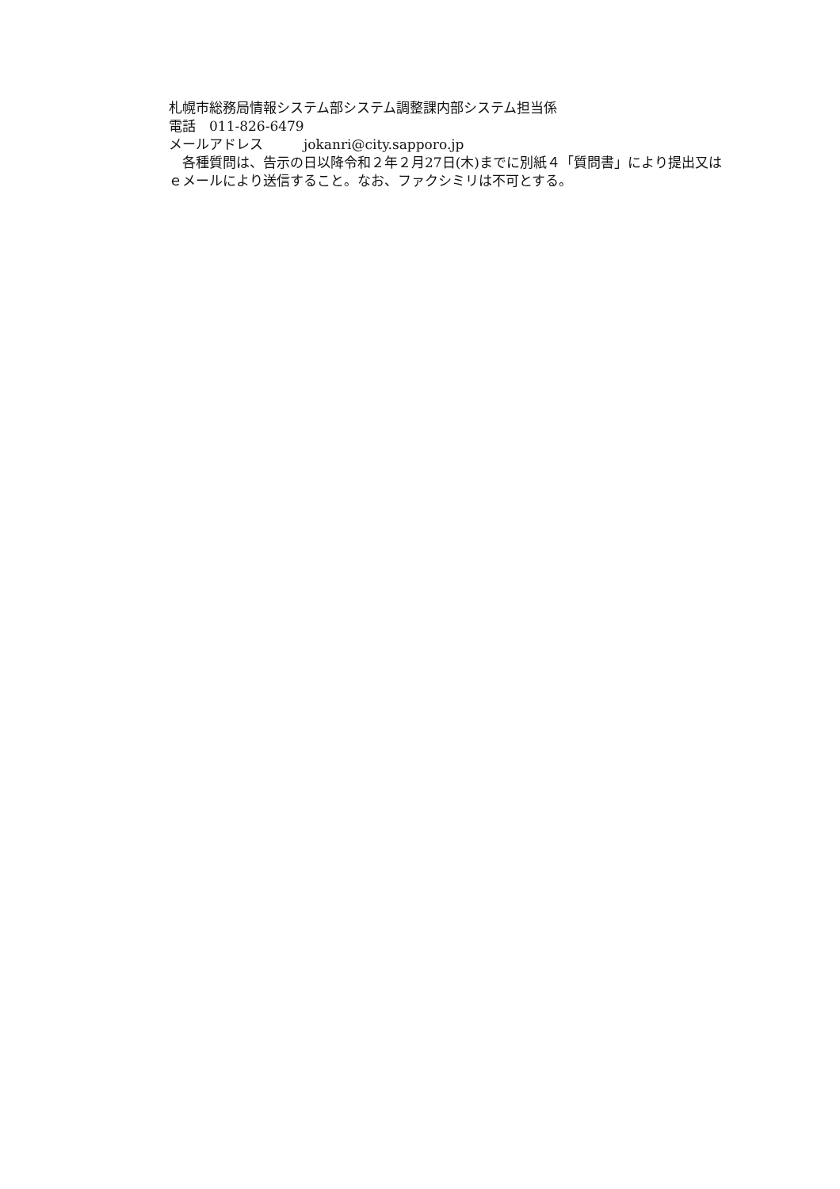札幌市総務局情報システム部システム調整課内部システム担当係
電話　011-826-6479
メールアドレス　　　jokanri@city.sapporo.jp
　各種質問は、告示の日以降令和２年２月27日(木)までに別紙４「質問書」により提出又はｅメールにより送信すること。なお、ファクシミリは不可とする。